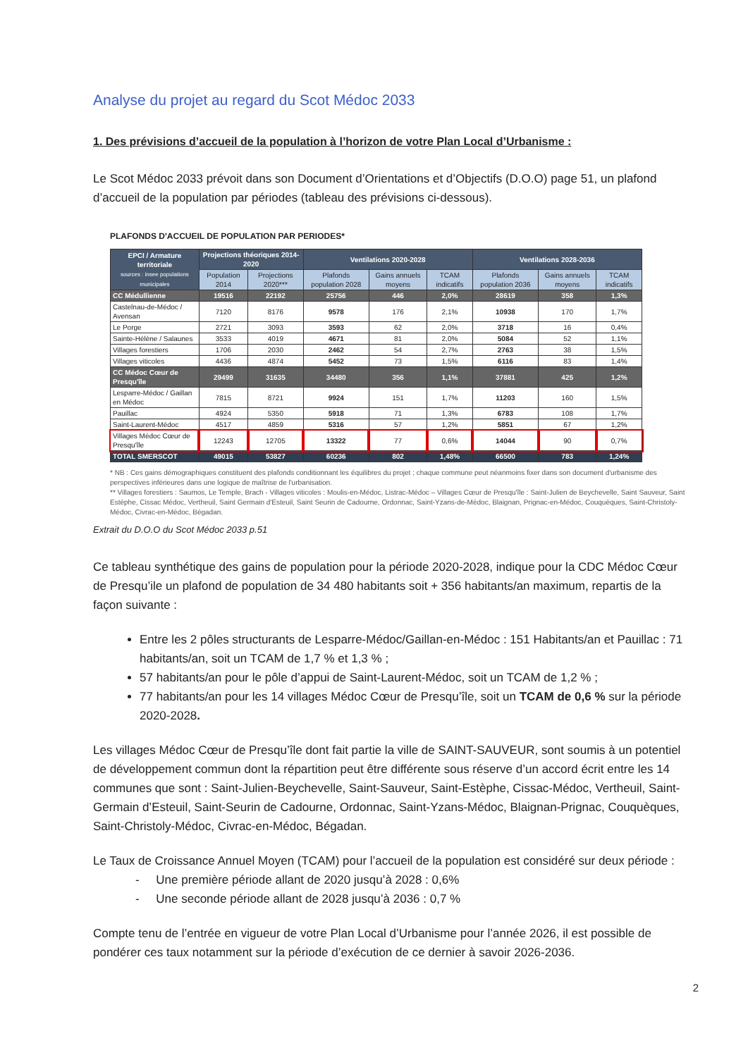Analyse du projet au regard du Scot Médoc 2033
1. Des prévisions d’accueil de la population à l’horizon de votre Plan Local d’Urbanisme :
Le Scot Médoc 2033 prévoit dans son Document d’Orientations et d’Objectifs (D.O.O) page 51, un plafond d’accueil de la population par périodes (tableau des prévisions ci-dessous).
PLAFONDS D'ACCUEIL DE POPULATION PAR PERIODES*
| EPCI / Armature territoriale sources : insee populations municipales | Projections théoriques 2014-2020 | | Ventilations 2020-2028 | | | Ventilations 2028-2036 | | |
| --- | --- | --- | --- | --- | --- | --- | --- | --- |
| | Population 2014 | Projections 2020*** | Plafonds population 2028 | Gains annuels moyens | TCAM indicatifs | Plafonds population 2036 | Gains annuels moyens | TCAM indicatifs |
| CC Médullienne | 19516 | 22192 | 25756 | 446 | 2,0% | 28619 | 358 | 1,3% |
| Castelnau-de-Médoc / Avensan | 7120 | 8176 | 9578 | 176 | 2,1% | 10938 | 170 | 1,7% |
| Le Porge | 2721 | 3093 | 3593 | 62 | 2,0% | 3718 | 16 | 0,4% |
| Sainte-Hélène / Salaunes | 3533 | 4019 | 4671 | 81 | 2,0% | 5084 | 52 | 1,1% |
| Villages forestiers | 1706 | 2030 | 2462 | 54 | 2,7% | 2763 | 38 | 1,5% |
| Villages viticoles | 4436 | 4874 | 5452 | 73 | 1,5% | 6116 | 83 | 1,4% |
| CC Médoc Cœur de Presqu'île | 29499 | 31635 | 34480 | 356 | 1,1% | 37881 | 425 | 1,2% |
| Lesparre-Médoc / Gaillan en Médoc | 7815 | 8721 | 9924 | 151 | 1,7% | 11203 | 160 | 1,5% |
| Pauillac | 4924 | 5350 | 5918 | 71 | 1,3% | 6783 | 108 | 1,7% |
| Saint-Laurent-Médoc | 4517 | 4859 | 5316 | 57 | 1,2% | 5851 | 67 | 1,2% |
| Villages Médoc Cœur de Presqu'île | 12243 | 12705 | 13322 | 77 | 0,6% | 14044 | 90 | 0,7% |
| TOTAL SMERSCOT | 49015 | 53827 | 60236 | 802 | 1,48% | 66500 | 783 | 1,24% |
* NB : Ces gains démographiques constituent des plafonds conditionnant les équilibres du projet ; chaque commune peut néanmoins fixer dans son document d'urbanisme des perspectives inférieures dans une logique de maîtrise de l'urbanisation.
** Villages forestiers : Saumos, Le Temple, Brach - Villages viticoles : Moulis-en-Médoc, Listrac-Médoc – Villages Cœur de Presqu'île : Saint-Julien de Beychevelle, Saint Sauveur, Saint Estèphe, Cissac Médoc, Vertheuil, Saint Germain d'Esteuil, Saint Seurin de Cadourne, Ordonnac, Saint-Yzans-de-Médoc, Blaignan, Prignac-en-Médoc, Couquèques, Saint-Christoly-Médoc, Civrac-en-Médoc, Bégadan.
Extrait du D.O.O du Scot Médoc 2033 p.51
Ce tableau synthétique des gains de population pour la période 2020-2028, indique pour la CDC Médoc Cœur de Presqu’ile un plafond de population de 34 480 habitants soit + 356 habitants/an maximum, repartis de la façon suivante :
Entre les 2 pôles structurants de Lesparre-Médoc/Gaillan-en-Médoc : 151 Habitants/an et Pauillac : 71 habitants/an, soit un TCAM de 1,7 % et 1,3 % ;
57 habitants/an pour le pôle d’appui de Saint-Laurent-Médoc, soit un TCAM de 1,2 % ;
77 habitants/an pour les 14 villages Médoc Cœur de Presqu’île, soit un TCAM de 0,6 % sur la période 2020-2028.
Les villages Médoc Cœur de Presqu’île dont fait partie la ville de SAINT-SAUVEUR, sont soumis à un potentiel de développement commun dont la répartition peut être différente sous réserve d’un accord écrit entre les 14 communes que sont : Saint-Julien-Beychevelle, Saint-Sauveur, Saint-Estèphe, Cissac-Médoc, Vertheuil, Saint-Germain d’Esteuil, Saint-Seurin de Cadourne, Ordonnac, Saint-Yzans-Médoc, Blaignan-Prignac, Couquèques, Saint-Christoly-Médoc, Civrac-en-Médoc, Bégadan.
Le Taux de Croissance Annuel Moyen (TCAM) pour l’accueil de la population est considéré sur deux période :
- Une première période allant de 2020 jusqu’à 2028 : 0,6%
- Une seconde période allant de 2028 jusqu’à 2036 : 0,7 %
Compte tenu de l’entrée en vigueur de votre Plan Local d’Urbanisme pour l’année 2026, il est possible de pondérer ces taux notamment sur la période d’exécution de ce dernier à savoir 2026-2036.
2